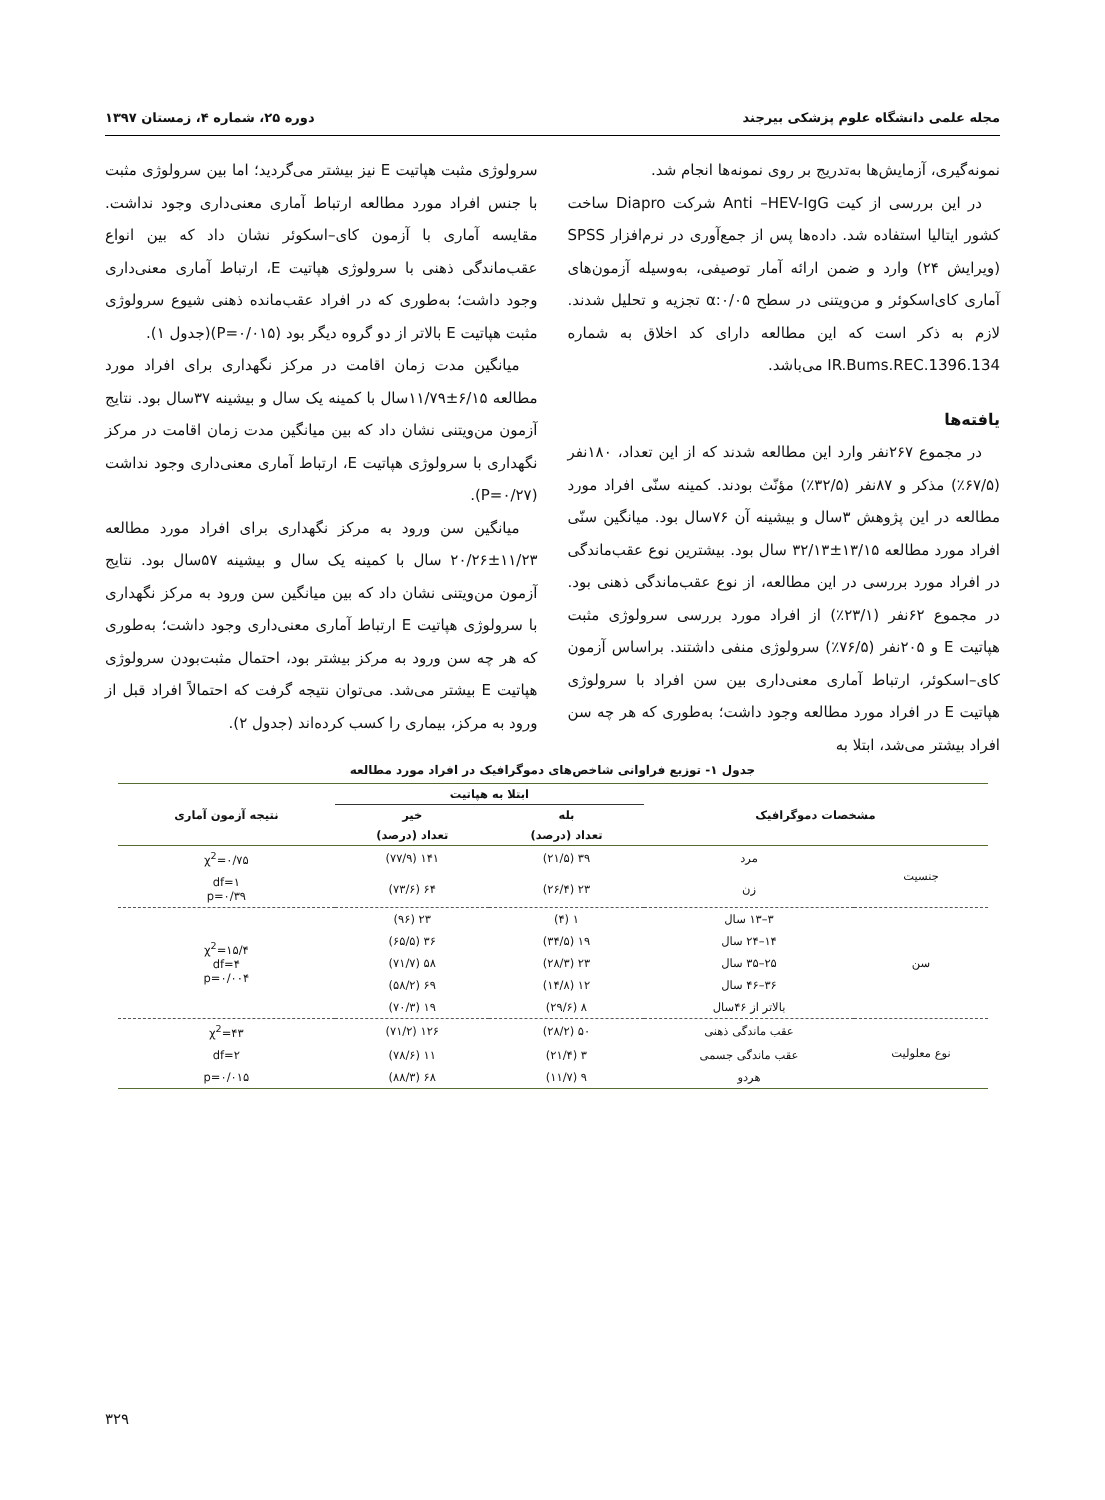مجله علمی دانشگاه علوم پزشکی بیرجند دوره ۲۵، شماره ۴، زمستان ۱۳۹۷
نمونه‌گیری، آزمایش‌ها به‌تدریج بر روی نمونه‌ها انجام شد.
در این بررسی از کیت Anti –HEV-IgG شرکت Diapro ساخت کشور ایتالیا استفاده شد. داده‌ها پس از جمع‌آوری در نرم‌افزار SPSS (ویرایش ۲۴) وارد و ضمن ارائه آمار توصیفی، به‌وسیله آزمون‌های آماری کای‌اسکوئر و من‌ویتنی در سطح α:۰/۰۵ تجزیه و تحلیل شدند. لازم به ذکر است که این مطالعه دارای کد اخلاق به شماره IR.Bums.REC.1396.134 می‌باشد.
یافته‌ها
در مجموع ۲۶۷نفر وارد این مطالعه شدند که از این تعداد، ۱۸۰نفر (۶۷/۵٪) مذکر و ۸۷نفر (۳۲/۵٪) مؤنّث بودند. کمینه سنّی افراد مورد مطالعه در این پژوهش ۳سال و بیشینه آن ۷۶سال بود. میانگین سنّی افراد مورد مطالعه ۱۳/۱۵±۳۲/۱۳ سال بود. بیشترین نوع عقب‌ماندگی در افراد مورد بررسی در این مطالعه، از نوع عقب‌ماندگی ذهنی بود. در مجموع ۶۲نفر (۲۳/۱٪) از افراد مورد بررسی سرولوژی مثبت هپاتیت E و ۲۰۵نفر (۷۶/۵٪) سرولوژی منفی داشتند. براساس آزمون کای–اسکوئر، ارتباط آماری معنی‌داری بین سن افراد با سرولوژی هپاتیت E در افراد مورد مطالعه وجود داشت؛ به‌طوری که هر چه سن افراد بیشتر می‌شد، ابتلا به
سرولوژی مثبت هپاتیت E نیز بیشتر می‌گردید؛ اما بین سرولوژی مثبت با جنس افراد مورد مطالعه ارتباط آماری معنی‌داری وجود نداشت. مقایسه آماری با آزمون کای–اسکوئر نشان داد که بین انواع عقب‌ماندگی ذهنی با سرولوژی هپاتیت E، ارتباط آماری معنی‌داری وجود داشت؛ به‌طوری که در افراد عقب‌مانده ذهنی شیوع سرولوژی مثبت هپاتیت E بالاتر از دو گروه دیگر بود (P=۰/۰۱۵)(جدول ۱).
میانگین مدت زمان اقامت در مرکز نگهداری برای افراد مورد مطالعه ۶/۱۵±۱۱/۷۹سال با کمینه یک سال و بیشینه ۳۷سال بود. نتایج آزمون من‌ویتنی نشان داد که بین میانگین مدت زمان اقامت در مرکز نگهداری با سرولوژی هپاتیت E، ارتباط آماری معنی‌داری وجود نداشت (P=۰/۲۷).
میانگین سن ورود به مرکز نگهداری برای افراد مورد مطالعه ۱۱/۲۳±۲۰/۲۶ سال با کمینه یک سال و بیشینه ۵۷سال بود. نتایج آزمون من‌ویتنی نشان داد که بین میانگین سن ورود به مرکز نگهداری با سرولوژی هپاتیت E ارتباط آماری معنی‌داری وجود داشت؛ به‌طوری که هر چه سن ورود به مرکز بیشتر بود، احتمال مثبت‌بودن سرولوژی هپاتیت E بیشتر می‌شد. می‌توان نتیجه گرفت که احتمالاً افراد قبل از ورود به مرکز، بیماری را کسب کرده‌اند (جدول ۲).
جدول ۱- توزیع فراوانی شاخص‌های دموگرافیک در افراد مورد مطالعه
| مشخصات دموگرافیک | | ابتلا به هپاتیت | | نتیجه آزمون آماری |
| --- | --- | --- | --- | --- |
| | | بله | خیر | |
| | | تعداد (درصد) | تعداد (درصد) | |
| جنسیت | مرد | ۳۹ (۲۱/۵) | ۱۴۱ (۷۷/۹) | χ<sup>2</sup>=۰/۷۵ |
| | زن | ۲۳ (۲۶/۴) | ۶۴ (۷۳/۶) | df=۱ p=۰/۳۹ |
| سن | ۳–۱۳ سال | ۱ (۴) | ۲۳ (۹۶) | χ<sup>2</sup>=۱۵/۴ df=۴ p=۰/۰۰۴ |
| | ۱۴–۲۴ سال | ۱۹ (۳۴/۵) | ۳۶ (۶۵/۵) | |
| | ۲۵–۳۵ سال | ۲۳ (۲۸/۳) | ۵۸ (۷۱/۷) | |
| | ۳۶–۴۶ سال | ۱۲ (۱۴/۸) | ۶۹ (۵۸/۲) | |
| | بالاتر از ۴۶سال | ۸ (۲۹/۶) | ۱۹ (۷۰/۳) | |
| نوع معلولیت | عقب ماندگی ذهنی | ۵۰ (۲۸/۲) | ۱۲۶ (۷۱/۲) | χ<sup>2</sup>=۴۳ |
| | عقب ماندگی جسمی | ۳ (۲۱/۴) | ۱۱ (۷۸/۶) | df=۲ |
| | هردو | ۹ (۱۱/۷) | ۶۸ (۸۸/۳) | p=۰/۰۱۵ |
۳۲۹